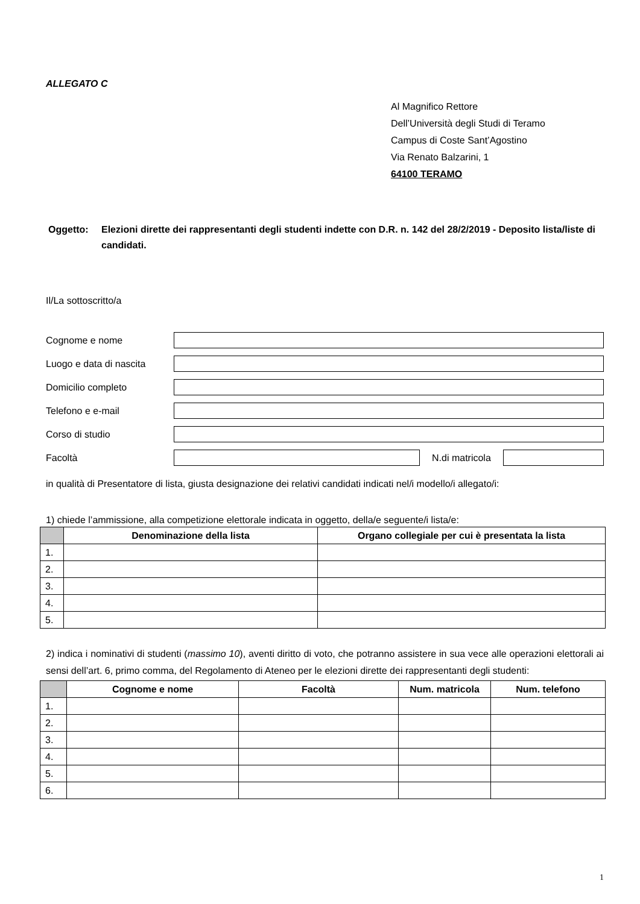ALLEGATO C
Al Magnifico Rettore
Dell’Università degli Studi di Teramo
Campus di Coste Sant’Agostino
Via Renato Balzarini, 1
64100 TERAMO
Oggetto: Elezioni dirette dei rappresentanti degli studenti indette con D.R. n. 142 del 28/2/2019 - Deposito lista/liste di candidati.
Il/La sottoscritto/a
Cognome e nome
Luogo e data di nascita
Domicilio completo
Telefono e e-mail
Corso di studio
Facoltà N.di matricola
in qualità di Presentatore di lista, giusta designazione dei relativi candidati indicati nel/i modello/i allegato/i:
1) chiede l’ammissione, alla competizione elettorale indicata in oggetto, della/e seguente/i lista/e:
| | Denominazione della lista | Organo collegiale per cui è presentata la lista |
| --- | --- | --- |
| 1. | | |
| 2. | | |
| 3. | | |
| 4. | | |
| 5. | | |
2) indica i nominativi di studenti (massimo 10), aventi diritto di voto, che potranno assistere in sua vece alle operazioni elettorali ai sensi dell’art. 6, primo comma, del Regolamento di Ateneo per le elezioni dirette dei rappresentanti degli studenti:
| | Cognome e nome | Facoltà | Num. matricola | Num. telefono |
| --- | --- | --- | --- | --- |
| 1. | | | | |
| 2. | | | | |
| 3. | | | | |
| 4. | | | | |
| 5. | | | | |
| 6. | | | | |
1